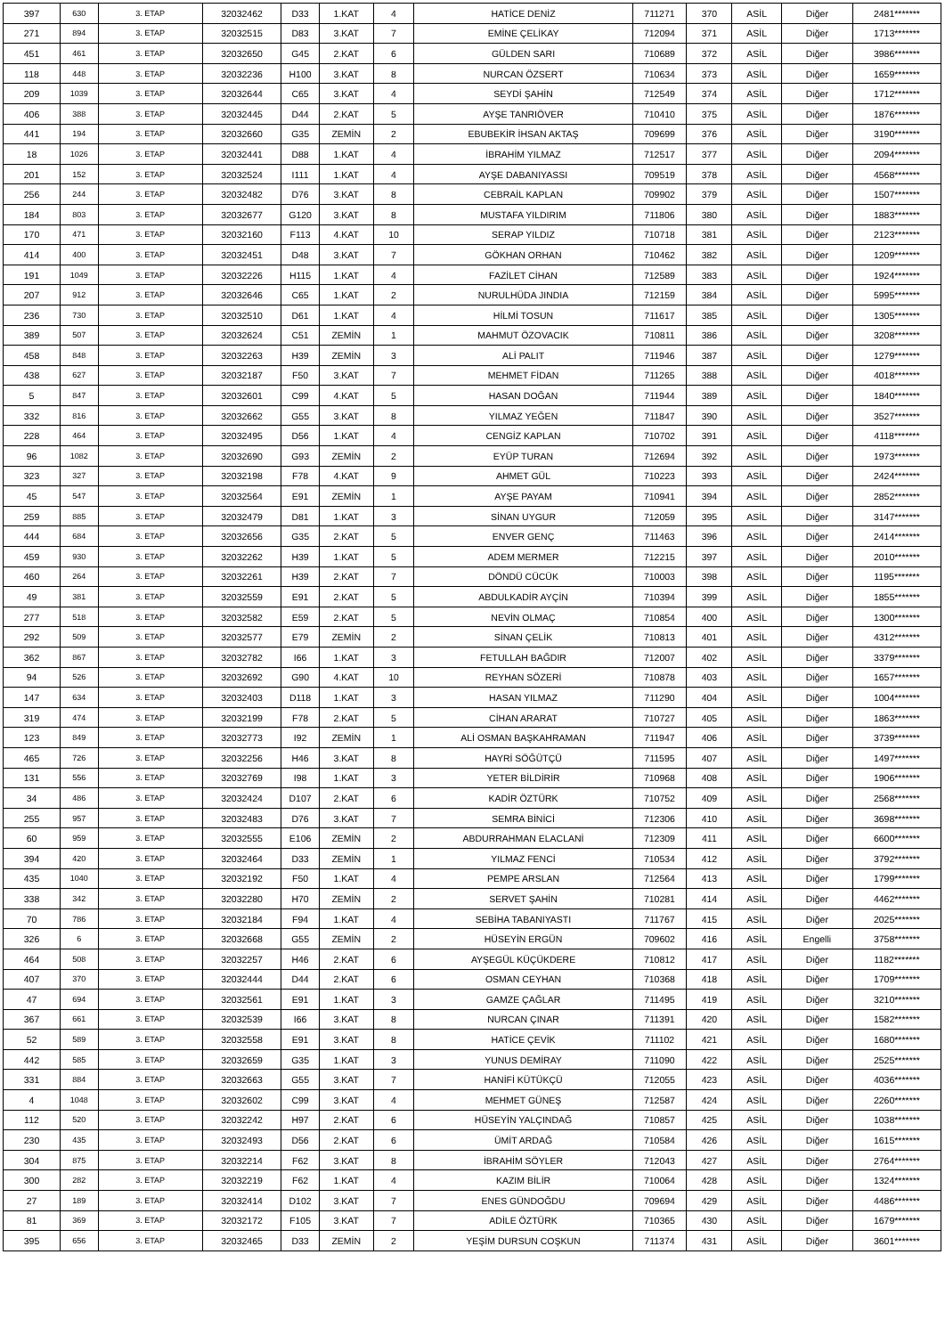| 397 | 630 | 3. ETAP | 32032462 | D33 | 1.KAT | 4 | HATİCE DENİZ | 711271 | 370 | ASİL | Diğer | 2481******* |
| 271 | 894 | 3. ETAP | 32032515 | D83 | 3.KAT | 7 | EMİNE ÇELİKAY | 712094 | 371 | ASİL | Diğer | 1713******* |
| 451 | 461 | 3. ETAP | 32032650 | G45 | 2.KAT | 6 | GÜLDEN SARI | 710689 | 372 | ASİL | Diğer | 3986******* |
| 118 | 448 | 3. ETAP | 32032236 | H100 | 3.KAT | 8 | NURCAN ÖZSERT | 710634 | 373 | ASİL | Diğer | 1659******* |
| 209 | 1039 | 3. ETAP | 32032644 | C65 | 3.KAT | 4 | SEYDİ ŞAHİN | 712549 | 374 | ASİL | Diğer | 1712******* |
| 406 | 388 | 3. ETAP | 32032445 | D44 | 2.KAT | 5 | AYŞE TANRIÖVER | 710410 | 375 | ASİL | Diğer | 1876******* |
| 441 | 194 | 3. ETAP | 32032660 | G35 | ZEMİN | 2 | EBUBEKİR İHSAN AKTAŞ | 709699 | 376 | ASİL | Diğer | 3190******* |
| 18 | 1026 | 3. ETAP | 32032441 | D88 | 1.KAT | 4 | İBRAHİM YILMAZ | 712517 | 377 | ASİL | Diğer | 2094******* |
| 201 | 152 | 3. ETAP | 32032524 | I111 | 1.KAT | 4 | AYŞE DABANIYASSI | 709519 | 378 | ASİL | Diğer | 4568******* |
| 256 | 244 | 3. ETAP | 32032482 | D76 | 3.KAT | 8 | CEBRAİL KAPLAN | 709902 | 379 | ASİL | Diğer | 1507******* |
| 184 | 803 | 3. ETAP | 32032677 | G120 | 3.KAT | 8 | MUSTAFA YILDIRIM | 711806 | 380 | ASİL | Diğer | 1883******* |
| 170 | 471 | 3. ETAP | 32032160 | F113 | 4.KAT | 10 | SERAP YILDIZ | 710718 | 381 | ASİL | Diğer | 2123******* |
| 414 | 400 | 3. ETAP | 32032451 | D48 | 3.KAT | 7 | GÖKHAN ORHAN | 710462 | 382 | ASİL | Diğer | 1209******* |
| 191 | 1049 | 3. ETAP | 32032226 | H115 | 1.KAT | 4 | FAZİLET CİHAN | 712589 | 383 | ASİL | Diğer | 1924******* |
| 207 | 912 | 3. ETAP | 32032646 | C65 | 1.KAT | 2 | NURULHÜDA JINDIA | 712159 | 384 | ASİL | Diğer | 5995******* |
| 236 | 730 | 3. ETAP | 32032510 | D61 | 1.KAT | 4 | HİLMİ TOSUN | 711617 | 385 | ASİL | Diğer | 1305******* |
| 389 | 507 | 3. ETAP | 32032624 | C51 | ZEMİN | 1 | MAHMUT ÖZOVACIK | 710811 | 386 | ASİL | Diğer | 3208******* |
| 458 | 848 | 3. ETAP | 32032263 | H39 | ZEMİN | 3 | ALİ PALIT | 711946 | 387 | ASİL | Diğer | 1279******* |
| 438 | 627 | 3. ETAP | 32032187 | F50 | 3.KAT | 7 | MEHMET FİDAN | 711265 | 388 | ASİL | Diğer | 4018******* |
| 5 | 847 | 3. ETAP | 32032601 | C99 | 4.KAT | 5 | HASAN DOĞAN | 711944 | 389 | ASİL | Diğer | 1840******* |
| 332 | 816 | 3. ETAP | 32032662 | G55 | 3.KAT | 8 | YILMAZ YEĞEN | 711847 | 390 | ASİL | Diğer | 3527******* |
| 228 | 464 | 3. ETAP | 32032495 | D56 | 1.KAT | 4 | CENGİZ KAPLAN | 710702 | 391 | ASİL | Diğer | 4118******* |
| 96 | 1082 | 3. ETAP | 32032690 | G93 | ZEMİN | 2 | EYÜP TURAN | 712694 | 392 | ASİL | Diğer | 1973******* |
| 323 | 327 | 3. ETAP | 32032198 | F78 | 4.KAT | 9 | AHMET GÜL | 710223 | 393 | ASİL | Diğer | 2424******* |
| 45 | 547 | 3. ETAP | 32032564 | E91 | ZEMİN | 1 | AYŞE PAYAM | 710941 | 394 | ASİL | Diğer | 2852******* |
| 259 | 885 | 3. ETAP | 32032479 | D81 | 1.KAT | 3 | SİNAN UYGUR | 712059 | 395 | ASİL | Diğer | 3147******* |
| 444 | 684 | 3. ETAP | 32032656 | G35 | 2.KAT | 5 | ENVER GENÇ | 711463 | 396 | ASİL | Diğer | 2414******* |
| 459 | 930 | 3. ETAP | 32032262 | H39 | 1.KAT | 5 | ADEM MERMER | 712215 | 397 | ASİL | Diğer | 2010******* |
| 460 | 264 | 3. ETAP | 32032261 | H39 | 2.KAT | 7 | DÖNDÜ CÜCÜK | 710003 | 398 | ASİL | Diğer | 1195******* |
| 49 | 381 | 3. ETAP | 32032559 | E91 | 2.KAT | 5 | ABDULKADİR AYÇİN | 710394 | 399 | ASİL | Diğer | 1855******* |
| 277 | 518 | 3. ETAP | 32032582 | E59 | 2.KAT | 5 | NEVİN OLMAÇ | 710854 | 400 | ASİL | Diğer | 1300******* |
| 292 | 509 | 3. ETAP | 32032577 | E79 | ZEMİN | 2 | SİNAN ÇELİK | 710813 | 401 | ASİL | Diğer | 4312******* |
| 362 | 867 | 3. ETAP | 32032782 | I66 | 1.KAT | 3 | FETULLAH BAĞDIR | 712007 | 402 | ASİL | Diğer | 3379******* |
| 94 | 526 | 3. ETAP | 32032692 | G90 | 4.KAT | 10 | REYHAN SÖZERİ | 710878 | 403 | ASİL | Diğer | 1657******* |
| 147 | 634 | 3. ETAP | 32032403 | D118 | 1.KAT | 3 | HASAN YILMAZ | 711290 | 404 | ASİL | Diğer | 1004******* |
| 319 | 474 | 3. ETAP | 32032199 | F78 | 2.KAT | 5 | CİHAN ARARAT | 710727 | 405 | ASİL | Diğer | 1863******* |
| 123 | 849 | 3. ETAP | 32032773 | I92 | ZEMİN | 1 | ALİ OSMAN BAŞKAHRAMAN | 711947 | 406 | ASİL | Diğer | 3739******* |
| 465 | 726 | 3. ETAP | 32032256 | H46 | 3.KAT | 8 | HAYRİ SÖĞÜTÇÜ | 711595 | 407 | ASİL | Diğer | 1497******* |
| 131 | 556 | 3. ETAP | 32032769 | I98 | 1.KAT | 3 | YETER BİLDİRİR | 710968 | 408 | ASİL | Diğer | 1906******* |
| 34 | 486 | 3. ETAP | 32032424 | D107 | 2.KAT | 6 | KADİR ÖZTÜRK | 710752 | 409 | ASİL | Diğer | 2568******* |
| 255 | 957 | 3. ETAP | 32032483 | D76 | 3.KAT | 7 | SEMRA BİNİCİ | 712306 | 410 | ASİL | Diğer | 3698******* |
| 60 | 959 | 3. ETAP | 32032555 | E106 | ZEMİN | 2 | ABDURRAHMAN ELACLANİ | 712309 | 411 | ASİL | Diğer | 6600******* |
| 394 | 420 | 3. ETAP | 32032464 | D33 | ZEMİN | 1 | YILMAZ FENCİ | 710534 | 412 | ASİL | Diğer | 3792******* |
| 435 | 1040 | 3. ETAP | 32032192 | F50 | 1.KAT | 4 | PEMPE ARSLAN | 712564 | 413 | ASİL | Diğer | 1799******* |
| 338 | 342 | 3. ETAP | 32032280 | H70 | ZEMİN | 2 | SERVET ŞAHİN | 710281 | 414 | ASİL | Diğer | 4462******* |
| 70 | 786 | 3. ETAP | 32032184 | F94 | 1.KAT | 4 | SEBİHA TABANIYASTI | 711767 | 415 | ASİL | Diğer | 2025******* |
| 326 | 6 | 3. ETAP | 32032668 | G55 | ZEMİN | 2 | HÜSEYİN ERGÜN | 709602 | 416 | ASİL | Engelli | 3758******* |
| 464 | 508 | 3. ETAP | 32032257 | H46 | 2.KAT | 6 | AYŞEGÜL KÜÇÜKDERE | 710812 | 417 | ASİL | Diğer | 1182******* |
| 407 | 370 | 3. ETAP | 32032444 | D44 | 2.KAT | 6 | OSMAN CEYHAN | 710368 | 418 | ASİL | Diğer | 1709******* |
| 47 | 694 | 3. ETAP | 32032561 | E91 | 1.KAT | 3 | GAMZE ÇAĞLAR | 711495 | 419 | ASİL | Diğer | 3210******* |
| 367 | 661 | 3. ETAP | 32032539 | I66 | 3.KAT | 8 | NURCAN ÇINAR | 711391 | 420 | ASİL | Diğer | 1582******* |
| 52 | 589 | 3. ETAP | 32032558 | E91 | 3.KAT | 8 | HATİCE ÇEVİK | 711102 | 421 | ASİL | Diğer | 1680******* |
| 442 | 585 | 3. ETAP | 32032659 | G35 | 1.KAT | 3 | YUNUS DEMİRAY | 711090 | 422 | ASİL | Diğer | 2525******* |
| 331 | 884 | 3. ETAP | 32032663 | G55 | 3.KAT | 7 | HANİFİ KÜTÜKÇÜ | 712055 | 423 | ASİL | Diğer | 4036******* |
| 4 | 1048 | 3. ETAP | 32032602 | C99 | 3.KAT | 4 | MEHMET GÜNEŞ | 712587 | 424 | ASİL | Diğer | 2260******* |
| 112 | 520 | 3. ETAP | 32032242 | H97 | 2.KAT | 6 | HÜSEYİN YALÇINDAĞ | 710857 | 425 | ASİL | Diğer | 1038******* |
| 230 | 435 | 3. ETAP | 32032493 | D56 | 2.KAT | 6 | ÜMİT ARDAĞ | 710584 | 426 | ASİL | Diğer | 1615******* |
| 304 | 875 | 3. ETAP | 32032214 | F62 | 3.KAT | 8 | İBRAHİM SÖYLER | 712043 | 427 | ASİL | Diğer | 2764******* |
| 300 | 282 | 3. ETAP | 32032219 | F62 | 1.KAT | 4 | KAZIM BİLİR | 710064 | 428 | ASİL | Diğer | 1324******* |
| 27 | 189 | 3. ETAP | 32032414 | D102 | 3.KAT | 7 | ENES GÜNDOĞDU | 709694 | 429 | ASİL | Diğer | 4486******* |
| 81 | 369 | 3. ETAP | 32032172 | F105 | 3.KAT | 7 | ADİLE ÖZTÜRK | 710365 | 430 | ASİL | Diğer | 1679******* |
| 395 | 656 | 3. ETAP | 32032465 | D33 | ZEMİN | 2 | YEŞİM DURSUN COŞKUN | 711374 | 431 | ASİL | Diğer | 3601******* |